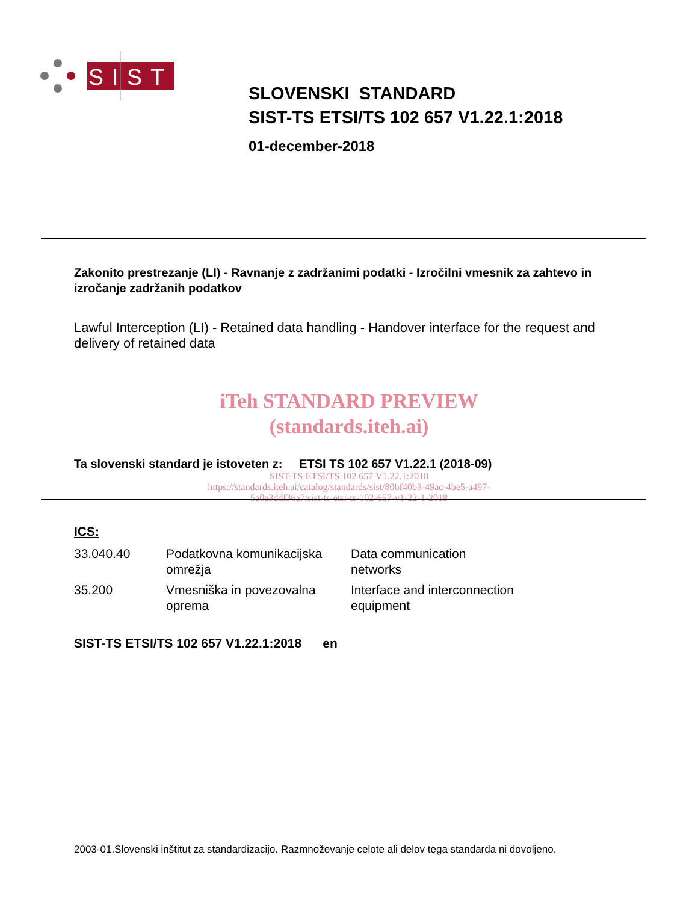SIST
SLOVENSKI STANDARD
SIST-TS ETSI/TS 102 657 V1.22.1:2018
01-december-2018
Zakonito prestrezanje (LI) - Ravnanje z zadržanimi podatki - Izročilni vmesnik za zahtevo in izročanje zadržanih podatkov
Lawful Interception (LI) - Retained data handling - Handover interface for the request and delivery of retained data
iTeh STANDARD PREVIEW
(standards.iteh.ai)
Ta slovenski standard je istoveten z: ETSI TS 102 657 V1.22.1 (2018-09)
SIST-TS ETSI/TS 102 657 V1.22.1:2018
https://standards.iteh.ai/catalog/standards/sist/80bf40b3-49ac-4be5-a497-
5a0e3ddf36a7/sist-ts-etsi-ts-102-657-v1-22-1-2018
ICS:
| 33.040.40 | Podatkovna komunikacijska omrežja | Data communication networks |
| 35.200 | Vmesniška in povezovalna oprema | Interface and interconnection equipment |
SIST-TS ETSI/TS 102 657 V1.22.1:2018 en
2003-01.Slovenski inštitut za standardizacijo. Razmnoževanje celote ali delov tega standarda ni dovoljeno.